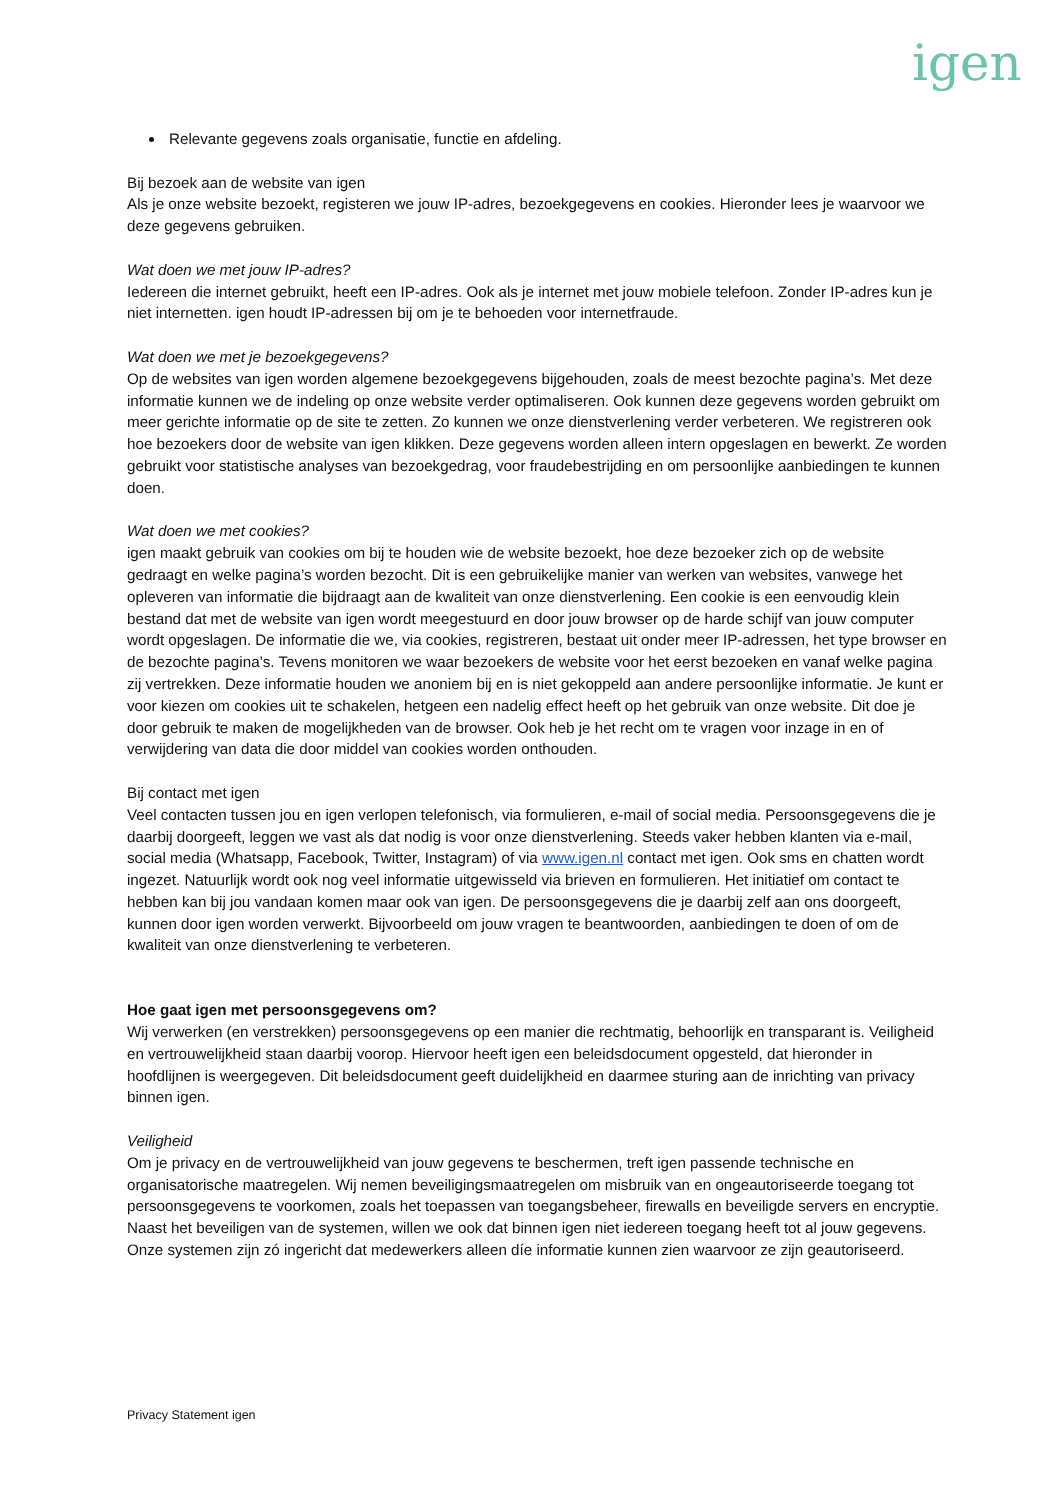igen
Relevante gegevens zoals organisatie, functie en afdeling.
Bij bezoek aan de website van igen
Als je onze website bezoekt, registeren we jouw IP-adres, bezoekgegevens en cookies. Hieronder lees je waarvoor we deze gegevens gebruiken.
Wat doen we met jouw IP-adres?
Iedereen die internet gebruikt, heeft een IP-adres. Ook als je internet met jouw mobiele telefoon. Zonder IP-adres kun je niet internetten. igen houdt IP-adressen bij om je te behoeden voor internetfraude.
Wat doen we met je bezoekgegevens?
Op de websites van igen worden algemene bezoekgegevens bijgehouden, zoals de meest bezochte pagina’s. Met deze informatie kunnen we de indeling op onze website verder optimaliseren. Ook kunnen deze gegevens worden gebruikt om meer gerichte informatie op de site te zetten. Zo kunnen we onze dienstverlening verder verbeteren. We registreren ook hoe bezoekers door de website van igen klikken. Deze gegevens worden alleen intern opgeslagen en bewerkt. Ze worden gebruikt voor statistische analyses van bezoekgedrag, voor fraudebestrijding en om persoonlijke aanbiedingen te kunnen doen.
Wat doen we met cookies?
igen maakt gebruik van cookies om bij te houden wie de website bezoekt, hoe deze bezoeker zich op de website gedraagt en welke pagina’s worden bezocht. Dit is een gebruikelijke manier van werken van websites, vanwege het opleveren van informatie die bijdraagt aan de kwaliteit van onze dienstverlening. Een cookie is een eenvoudig klein bestand dat met de website van igen wordt meegestuurd en door jouw browser op de harde schijf van jouw computer wordt opgeslagen. De informatie die we, via cookies, registreren, bestaat uit onder meer IP-adressen, het type browser en de bezochte pagina’s. Tevens monitoren we waar bezoekers de website voor het eerst bezoeken en vanaf welke pagina zij vertrekken. Deze informatie houden we anoniem bij en is niet gekoppeld aan andere persoonlijke informatie. Je kunt er voor kiezen om cookies uit te schakelen, hetgeen een nadelig effect heeft op het gebruik van onze website. Dit doe je door gebruik te maken de mogelijkheden van de browser. Ook heb je het recht om te vragen voor inzage in en of verwijdering van data die door middel van cookies worden onthouden.
Bij contact met igen
Veel contacten tussen jou en igen verlopen telefonisch, via formulieren, e-mail of social media. Persoonsgegevens die je daarbij doorgeeft, leggen we vast als dat nodig is voor onze dienstverlening. Steeds vaker hebben klanten via e-mail, social media (Whatsapp, Facebook, Twitter, Instagram) of via www.igen.nl contact met igen. Ook sms en chatten wordt ingezet. Natuurlijk wordt ook nog veel informatie uitgewisseld via brieven en formulieren. Het initiatief om contact te hebben kan bij jou vandaan komen maar ook van igen. De persoonsgegevens die je daarbij zelf aan ons doorgeeft, kunnen door igen worden verwerkt. Bijvoorbeeld om jouw vragen te beantwoorden, aanbiedingen te doen of om de kwaliteit van onze dienstverlening te verbeteren.
Hoe gaat igen met persoonsgegevens om?
Wij verwerken (en verstrekken) persoonsgegevens op een manier die rechtmatig, behoorlijk en transparant is. Veiligheid en vertrouwelijkheid staan daarbij voorop. Hiervoor heeft igen een beleidsdocument opgesteld, dat hieronder in hoofdlijnen is weergegeven. Dit beleidsdocument geeft duidelijkheid en daarmee sturing aan de inrichting van privacy binnen igen.
Veiligheid
Om je privacy en de vertrouwelijkheid van jouw gegevens te beschermen, treft igen passende technische en organisatorische maatregelen. Wij nemen beveiligingsmaatregelen om misbruik van en ongeautoriseerde toegang tot persoonsgegevens te voorkomen, zoals het toepassen van toegangsbeheer, firewalls en beveiligde servers en encryptie. Naast het beveiligen van de systemen, willen we ook dat binnen igen niet iedereen toegang heeft tot al jouw gegevens. Onze systemen zijn zó ingericht dat medewerkers alleen díe informatie kunnen zien waarvoor ze zijn geautoriseerd.
Privacy Statement igen